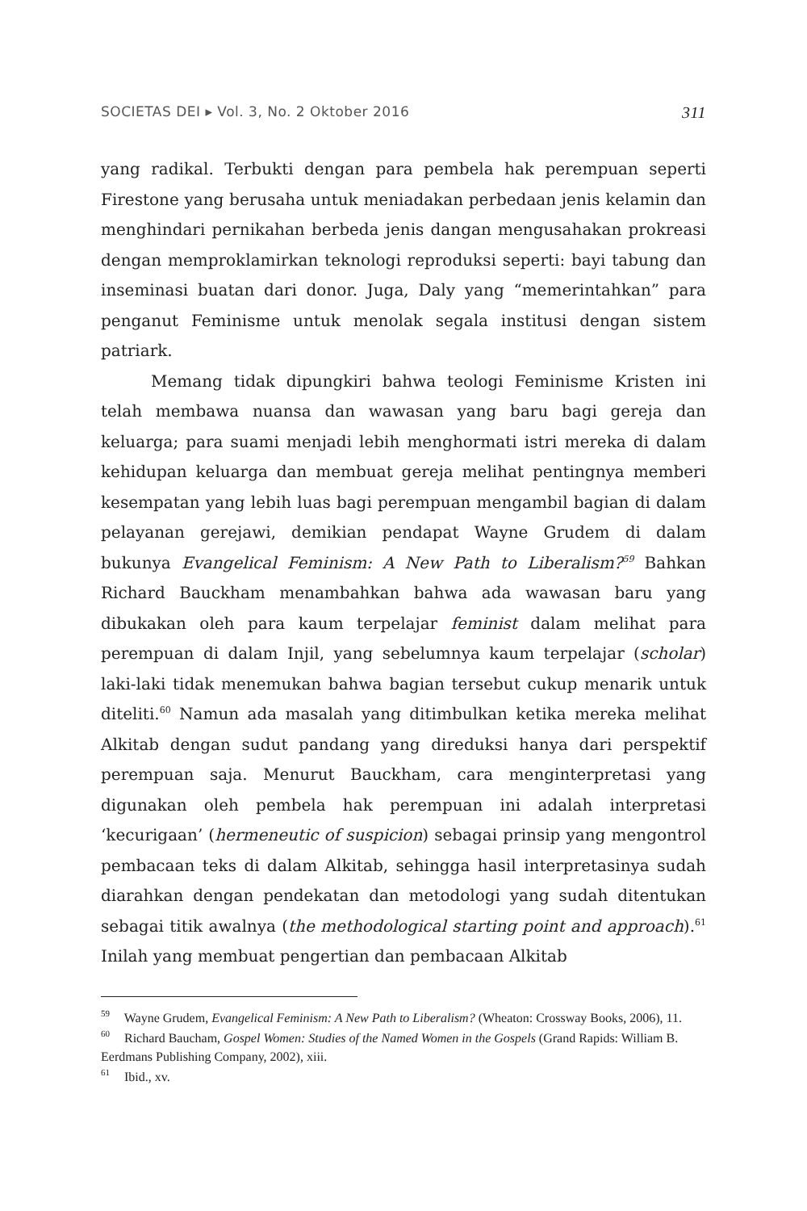SOCIETAS DEI ▸ Vol. 3, No. 2 Oktober 2016 311
yang radikal. Terbukti dengan para pembela hak perempuan seperti Firestone yang berusaha untuk meniadakan perbedaan jenis kelamin dan menghindari pernikahan berbeda jenis dangan mengusahakan prokreasi dengan memproklamirkan teknologi reproduksi seperti: bayi tabung dan inseminasi buatan dari donor. Juga, Daly yang “memerintahkan” para penganut Feminisme untuk menolak segala institusi dengan sistem patriark.
Memang tidak dipungkiri bahwa teologi Feminisme Kristen ini telah membawa nuansa dan wawasan yang baru bagi gereja dan keluarga; para suami menjadi lebih menghormati istri mereka di dalam kehidupan keluarga dan membuat gereja melihat pentingnya memberi kesempatan yang lebih luas bagi perempuan mengambil bagian di dalam pelayanan gerejawi, demikian pendapat Wayne Grudem di dalam bukunya Evangelical Feminism: A New Path to Liberalism?<sup>59</sup> Bahkan Richard Bauckham menambahkan bahwa ada wawasan baru yang dibukakan oleh para kaum terpelajar feminist dalam melihat para perempuan di dalam Injil, yang sebelumnya kaum terpelajar (scholar) laki-laki tidak menemukan bahwa bagian tersebut cukup menarik untuk diteliti.<sup>60</sup> Namun ada masalah yang ditimbulkan ketika mereka melihat Alkitab dengan sudut pandang yang direduksi hanya dari perspektif perempuan saja. Menurut Bauckham, cara menginterpretasi yang digunakan oleh pembela hak perempuan ini adalah interpretasi ‘kecurigaan’ (hermeneutic of suspicion) sebagai prinsip yang mengontrol pembacaan teks di dalam Alkitab, sehingga hasil interpretasinya sudah diarahkan dengan pendekatan dan metodologi yang sudah ditentukan sebagai titik awalnya (the methodological starting point and approach).<sup>61</sup> Inilah yang membuat pengertian dan pembacaan Alkitab
<sup>59</sup> Wayne Grudem, Evangelical Feminism: A New Path to Liberalism? (Wheaton: Crossway Books, 2006), 11.
<sup>60</sup> Richard Baucham, Gospel Women: Studies of the Named Women in the Gospels (Grand Rapids: William B. Eerdmans Publishing Company, 2002), xiii.
<sup>61</sup> Ibid., xv.